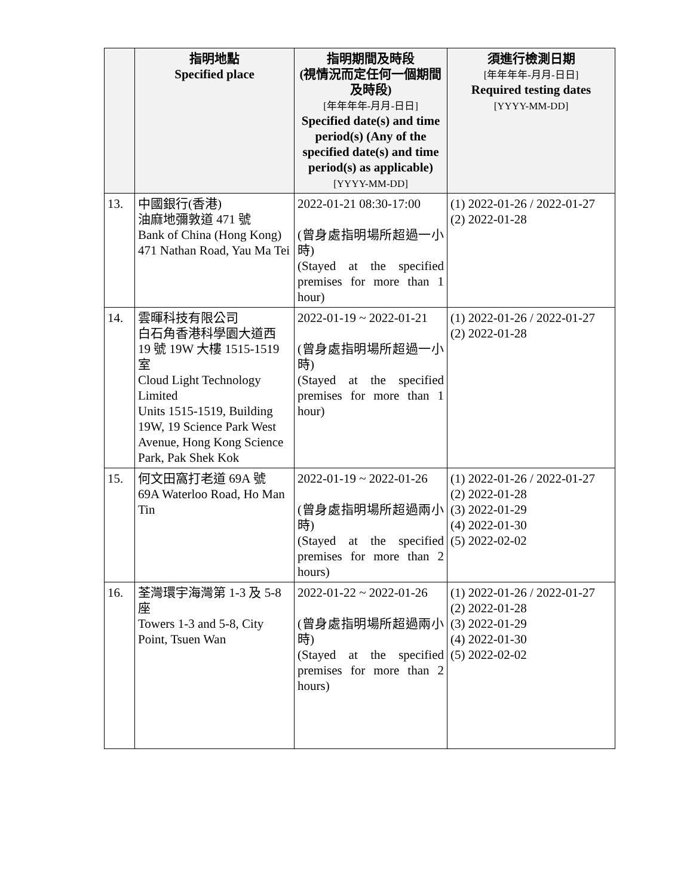| | 指明地點 Specified place | 指明期間及時段 (視情況而定任何一個期間及時段) [年年年年-月月-日日] Specified date(s) and time period(s) (Any of the specified date(s) and time period(s) as applicable) [YYYY-MM-DD] | 須進行檢測日期 [年年年年-月月-日日] Required testing dates [YYYY-MM-DD] |
| --- | --- | --- | --- |
| 13. | 中國銀行(香港) 油麻地彌敦道 471 號 Bank of China (Hong Kong) 471 Nathan Road, Yau Ma Tei | 2022-01-21 08:30-17:00 (曾身處指明場所超過一小時) (Stayed at the specified premises for more than 1 hour) | (1) 2022-01-26 / 2022-01-27 (2) 2022-01-28 |
| 14. | 雲暉科技有限公司 白石角香港科學園大道西 19 號 19W 大樓 1515-1519 室 Cloud Light Technology Limited Units 1515-1519, Building 19W, 19 Science Park West Avenue, Hong Kong Science Park, Pak Shek Kok | 2022-01-19 ~ 2022-01-21 (曾身處指明場所超過一小時) (Stayed at the specified premises for more than 1 hour) | (1) 2022-01-26 / 2022-01-27 (2) 2022-01-28 |
| 15. | 何文田窩打老道 69A 號 69A Waterloo Road, Ho Man Tin | 2022-01-19 ~ 2022-01-26 (曾身處指明場所超過兩小時) (Stayed at the specified premises for more than 2 hours) | (1) 2022-01-26 / 2022-01-27 (2) 2022-01-28 (3) 2022-01-29 (4) 2022-01-30 (5) 2022-02-02 |
| 16. | 荃灣環宇海灣第 1-3 及 5-8 座 Towers 1-3 and 5-8, City Point, Tsuen Wan | 2022-01-22 ~ 2022-01-26 (曾身處指明場所超過兩小時) (Stayed at the specified premises for more than 2 hours) | (1) 2022-01-26 / 2022-01-27 (2) 2022-01-28 (3) 2022-01-29 (4) 2022-01-30 (5) 2022-02-02 |